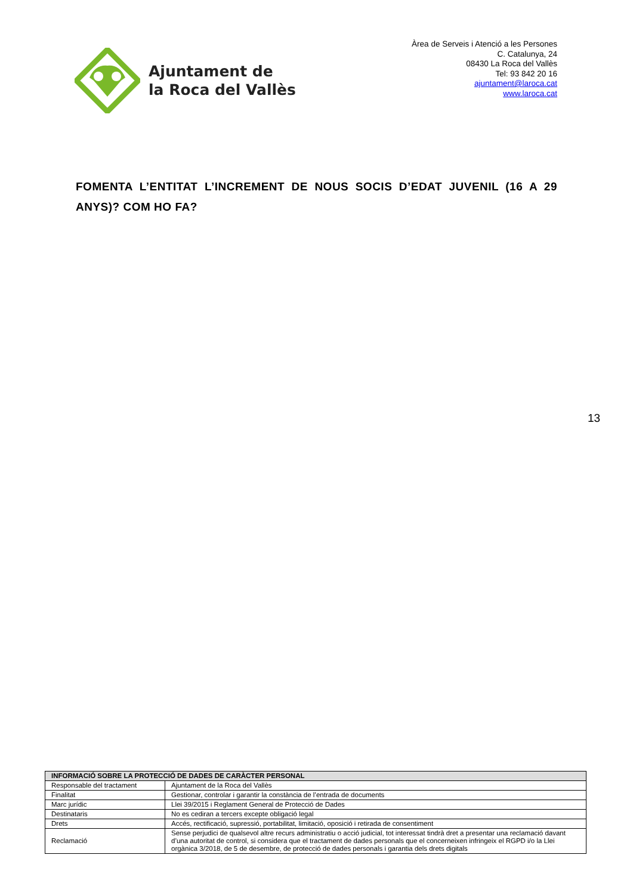Ajuntament de
la Roca del Vallès
Àrea de Serveis i Atenció a les Persones
C. Catalunya, 24
08430 La Roca del Vallès
Tel: 93 842 20 16
ajuntament@laroca.cat
www.laroca.cat
FOMENTA L’ENTITAT L’INCREMENT DE NOUS SOCIS D’EDAT JUVENIL (16 A 29 ANYS)? COM HO FA?
13
| INFORMACIÓ SOBRE LA PROTECCIÓ DE DADES DE CARÀCTER PERSONAL | |
| --- | --- |
| Responsable del tractament | Ajuntament de la Roca del Vallès |
| Finalitat | Gestionar, controlar i garantir la constància de l’entrada de documents |
| Marc jurídic | Llei 39/2015 i Reglament General de Protecció de Dades |
| Destinataris | No es cediran a tercers excepte obligació legal |
| Drets | Accés, rectificació, supressió, portabilitat, limitació, oposició i retirada de consentiment |
| Reclamació | Sense perjudici de qualsevol altre recurs administratiu o acció judicial, tot interessat tindrà dret a presentar una reclamació davant d’una autoritat de control, si considera que el tractament de dades personals que el concerneixen infringeix el RGPD i/o la Llei orgànica 3/2018, de 5 de desembre, de protecció de dades personals i garantia dels drets digitals |